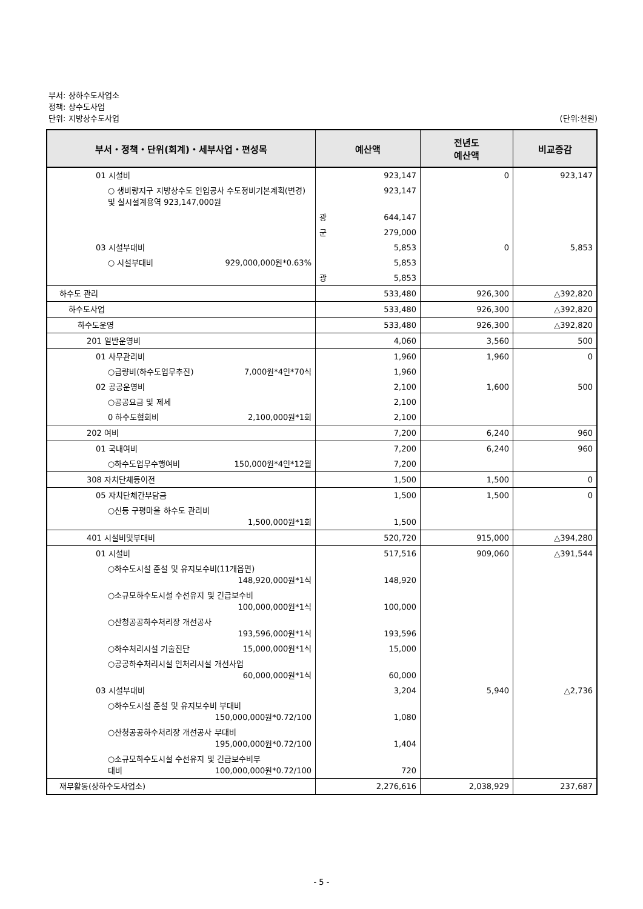부서: 상하수도사업소
정책: 상수도사업
단위: 지방상수도사업 (단위:천원)
| 부서・정책・단위(회계)・세부사업・편성목 | 예산액 | 전년도 예산액 | 비교증감 |
| --- | --- | --- | --- |
| 01 시설비 | 923,147 | 0 | 923,147 |
| ○ 생비량지구 지방상수도 인입공사 수도정비기본계획(변경) 및 실시설계용역 923,147,000원 | 923,147 | | |
| | 광 644,147 | | |
| | 군 279,000 | | |
| 03 시설부대비 | 5,853 | 0 | 5,853 |
| ○ 시설부대비 929,000,000원*0.63% | 5,853 | | |
| | 광 5,853 | | |
| 하수도 관리 | 533,480 | 926,300 | △392,820 |
| 하수도사업 | 533,480 | 926,300 | △392,820 |
| 하수도운영 | 533,480 | 926,300 | △392,820 |
| 201 일반운영비 | 4,060 | 3,560 | 500 |
| 01 사무관리비 | 1,960 | 1,960 | 0 |
| ○급량비(하수도업무추진) 7,000원*4인*70식 | 1,960 | | |
| 02 공공운영비 | 2,100 | 1,600 | 500 |
| ○공공요금 및 제세 | 2,100 | | |
| 0 하수도협회비 2,100,000원*1회 | 2,100 | | |
| 202 여비 | 7,200 | 6,240 | 960 |
| 01 국내여비 | 7,200 | 6,240 | 960 |
| ○하수도업무수행여비 150,000원*4인*12월 | 7,200 | | |
| 308 자치단체등이전 | 1,500 | 1,500 | 0 |
| 05 자치단체간부담금 | 1,500 | 1,500 | 0 |
| ○신등 구평마을 하수도 관리비 1,500,000원*1회 | 1,500 | | |
| 401 시설비및부대비 | 520,720 | 915,000 | △394,280 |
| 01 시설비 | 517,516 | 909,060 | △391,544 |
| ○하수도시설 준설 및 유지보수비(11개읍면) 148,920,000원*1식 | 148,920 | | |
| ○소규모하수도시설 수선유지 및 긴급보수비 100,000,000원*1식 | 100,000 | | |
| ○산청공공하수처리장 개선공사 193,596,000원*1식 | 193,596 | | |
| ○하수처리시설 기술진단 15,000,000원*1식 | 15,000 | | |
| ○공공하수처리시설 인처리시설 개선사업 60,000,000원*1식 | 60,000 | | |
| 03 시설부대비 | 3,204 | 5,940 | △2,736 |
| ○하수도시설 준설 및 유지보수비 부대비 150,000,000원*0.72/100 | 1,080 | | |
| ○산청공공하수처리장 개선공사 부대비 195,000,000원*0.72/100 | 1,404 | | |
| ○소규모하수도시설 수선유지 및 긴급보수비부 대비 100,000,000원*0.72/100 | 720 | | |
| 재무활동(상하수도사업소) | 2,276,616 | 2,038,929 | 237,687 |
- 5 -